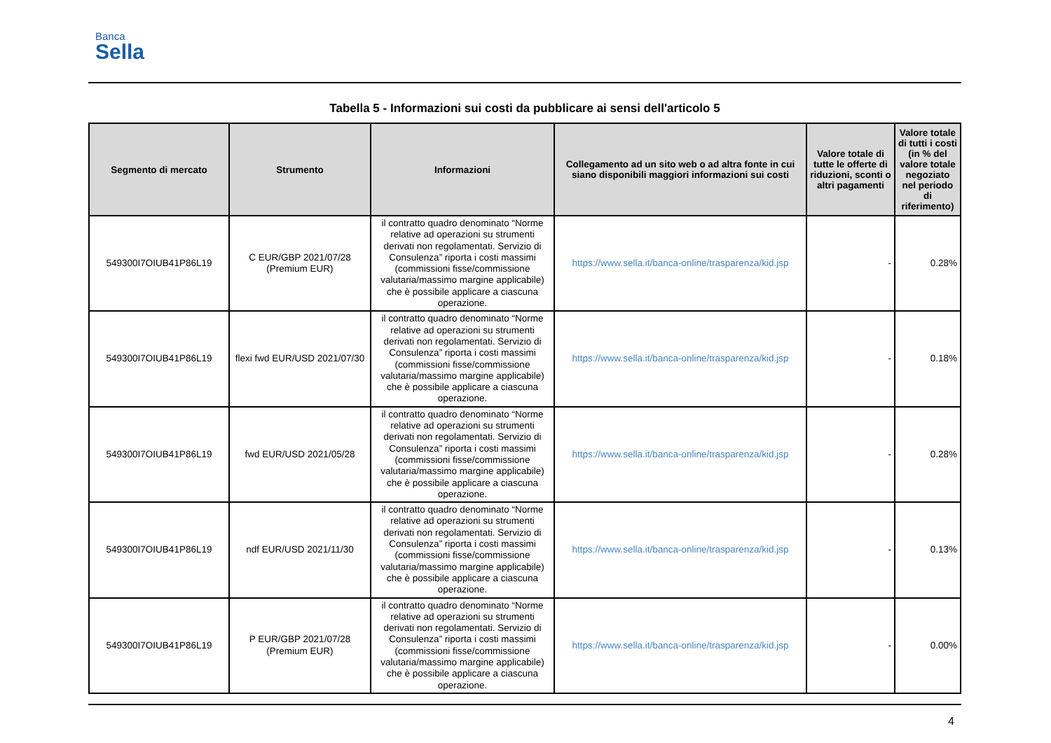Banca
Sella
Tabella 5 - Informazioni sui costi da pubblicare ai sensi dell'articolo 5
| Segmento di mercato | Strumento | Informazioni | Collegamento ad un sito web o ad altra fonte in cui siano disponibili maggiori informazioni sui costi | Valore totale di tutte le offerte di riduzioni, sconti o altri pagamenti | Valore totale di tutti i costi (in % del valore totale negoziato nel periodo di riferimento) |
| --- | --- | --- | --- | --- | --- |
| 549300I7OIUB41P86L19 | C EUR/GBP 2021/07/28 (Premium EUR) | il contratto quadro denominato “Norme relative ad operazioni su strumenti derivati non regolamentati. Servizio di Consulenza” riporta i costi massimi (commissioni fisse/commissione valutaria/massimo margine applicabile) che è possibile applicare a ciascuna operazione. | https://www.sella.it/banca-online/trasparenza/kid.jsp | - | 0.28% |
| 549300I7OIUB41P86L19 | flexi fwd EUR/USD 2021/07/30 | il contratto quadro denominato “Norme relative ad operazioni su strumenti derivati non regolamentati. Servizio di Consulenza” riporta i costi massimi (commissioni fisse/commissione valutaria/massimo margine applicabile) che è possibile applicare a ciascuna operazione. | https://www.sella.it/banca-online/trasparenza/kid.jsp | - | 0.18% |
| 549300I7OIUB41P86L19 | fwd EUR/USD 2021/05/28 | il contratto quadro denominato “Norme relative ad operazioni su strumenti derivati non regolamentati. Servizio di Consulenza” riporta i costi massimi (commissioni fisse/commissione valutaria/massimo margine applicabile) che è possibile applicare a ciascuna operazione. | https://www.sella.it/banca-online/trasparenza/kid.jsp | - | 0.28% |
| 549300I7OIUB41P86L19 | ndf EUR/USD 2021/11/30 | il contratto quadro denominato “Norme relative ad operazioni su strumenti derivati non regolamentati. Servizio di Consulenza” riporta i costi massimi (commissioni fisse/commissione valutaria/massimo margine applicabile) che è possibile applicare a ciascuna operazione. | https://www.sella.it/banca-online/trasparenza/kid.jsp | - | 0.13% |
| 549300I7OIUB41P86L19 | P EUR/GBP 2021/07/28 (Premium EUR) | il contratto quadro denominato “Norme relative ad operazioni su strumenti derivati non regolamentati. Servizio di Consulenza” riporta i costi massimi (commissioni fisse/commissione valutaria/massimo margine applicabile) che è possibile applicare a ciascuna operazione. | https://www.sella.it/banca-online/trasparenza/kid.jsp | - | 0.00% |
4